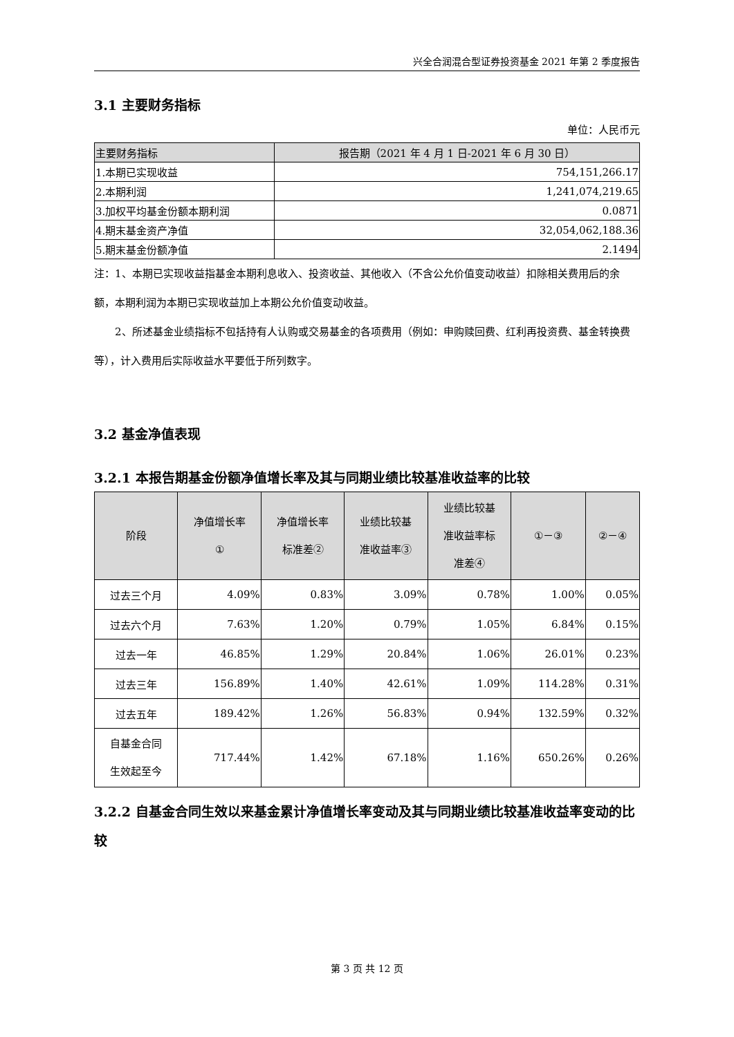兴全合润混合型证券投资基金 2021 年第 2 季度报告
3.1 主要财务指标
单位：人民币元
| 主要财务指标 | 报告期（2021 年 4 月 1 日-2021 年 6 月 30 日） |
| --- | --- |
| 1.本期已实现收益 | 754,151,266.17 |
| 2.本期利润 | 1,241,074,219.65 |
| 3.加权平均基金份额本期利润 | 0.0871 |
| 4.期末基金资产净值 | 32,054,062,188.36 |
| 5.期末基金份额净值 | 2.1494 |
注：1、本期已实现收益指基金本期利息收入、投资收益、其他收入（不含公允价值变动收益）扣除相关费用后的余额，本期利润为本期已实现收益加上本期公允价值变动收益。
2、所述基金业绩指标不包括持有人认购或交易基金的各项费用（例如：申购赎回费、红利再投资费、基金转换费等），计入费用后实际收益水平要低于所列数字。
3.2 基金净值表现
3.2.1 本报告期基金份额净值增长率及其与同期业绩比较基准收益率的比较
| 阶段 | 净值增长率 ① | 净值增长率 标准差② | 业绩比较基 准收益率③ | 业绩比较基 准收益率标 准差④ | ①－③ | ②－④ |
| --- | --- | --- | --- | --- | --- | --- |
| 过去三个月 | 4.09% | 0.83% | 3.09% | 0.78% | 1.00% | 0.05% |
| 过去六个月 | 7.63% | 1.20% | 0.79% | 1.05% | 6.84% | 0.15% |
| 过去一年 | 46.85% | 1.29% | 20.84% | 1.06% | 26.01% | 0.23% |
| 过去三年 | 156.89% | 1.40% | 42.61% | 1.09% | 114.28% | 0.31% |
| 过去五年 | 189.42% | 1.26% | 56.83% | 0.94% | 132.59% | 0.32% |
| 自基金合同 生效起至今 | 717.44% | 1.42% | 67.18% | 1.16% | 650.26% | 0.26% |
3.2.2 自基金合同生效以来基金累计净值增长率变动及其与同期业绩比较基准收益率变动的比较
第 3 页 共 12 页